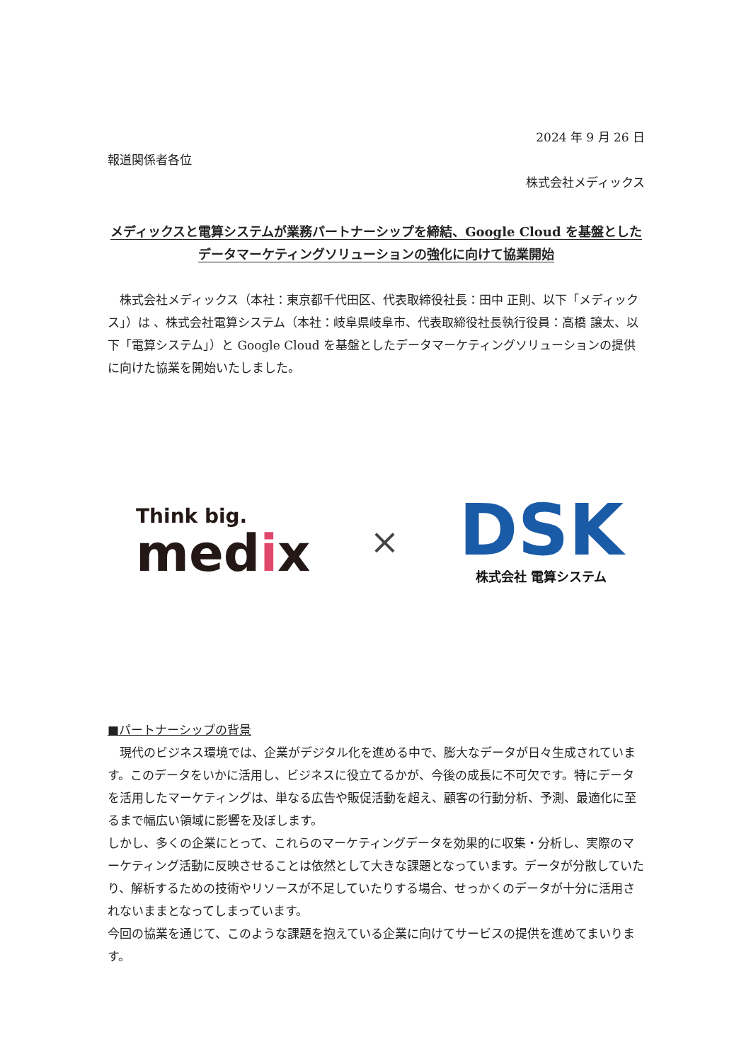2024 年 9 月 26 日
報道関係者各位
株式会社メディックス
メディックスと電算システムが業務パートナーシップを締結、Google Cloud を基盤とした
データマーケティングソリューションの強化に向けて協業開始
　株式会社メディックス（本社：東京都千代田区、代表取締役社長：田中 正則、以下「メディックス」）は 、株式会社電算システム（本社：岐阜県岐阜市、代表取締役社長執行役員：高橋 譲太、以下「電算システム」）と Google Cloud を基盤としたデータマーケティングソリューションの提供に向けた協業を開始いたしました。
Think big.
medix
×
DSK
株式会社 電算システム
■パートナーシップの背景
　現代のビジネス環境では、企業がデジタル化を進める中で、膨大なデータが日々生成されています。このデータをいかに活用し、ビジネスに役立てるかが、今後の成長に不可欠です。特にデータを活用したマーケティングは、単なる広告や販促活動を超え、顧客の行動分析、予測、最適化に至るまで幅広い領域に影響を及ぼします。
しかし、多くの企業にとって、これらのマーケティングデータを効果的に収集・分析し、実際のマーケティング活動に反映させることは依然として大きな課題となっています。データが分散していたり、解析するための技術やリソースが不足していたりする場合、せっかくのデータが十分に活用されないままとなってしまっています。
今回の協業を通じて、このような課題を抱えている企業に向けてサービスの提供を進めてまいります。